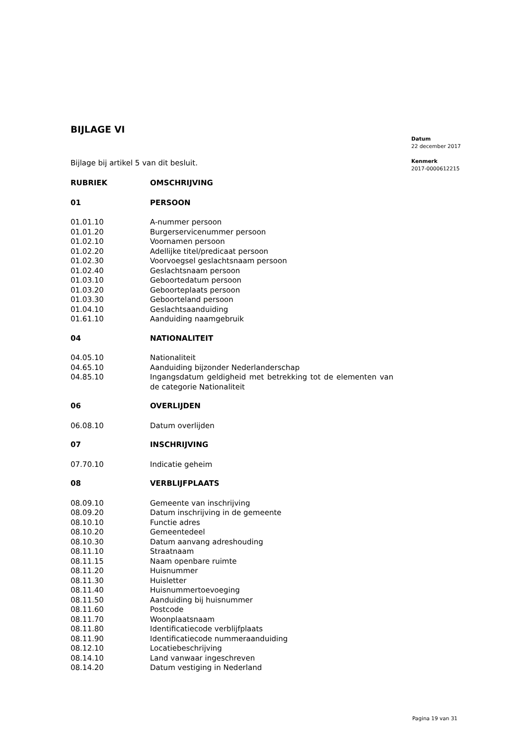BIJLAGE VI
Bijlage bij artikel 5 van dit besluit.
| RUBRIEK | OMSCHRIJVING |
| --- | --- |
| 01 | PERSOON |
| 01.01.10 | A-nummer persoon |
| 01.01.20 | Burgerservicenummer persoon |
| 01.02.10 | Voornamen persoon |
| 01.02.20 | Adellijke titel/predicaat persoon |
| 01.02.30 | Voorvoegsel geslachtsnaam persoon |
| 01.02.40 | Geslachtsnaam persoon |
| 01.03.10 | Geboortedatum persoon |
| 01.03.20 | Geboorteplaats persoon |
| 01.03.30 | Geboorteland persoon |
| 01.04.10 | Geslachtsaanduiding |
| 01.61.10 | Aanduiding naamgebruik |
| 04 | NATIONALITEIT |
| 04.05.10 | Nationaliteit |
| 04.65.10 | Aanduiding bijzonder Nederlanderschap |
| 04.85.10 | Ingangsdatum geldigheid met betrekking tot de elementen van de categorie Nationaliteit |
| 06 | OVERLIJDEN |
| 06.08.10 | Datum overlijden |
| 07 | INSCHRIJVING |
| 07.70.10 | Indicatie geheim |
| 08 | VERBLIJFPLAATS |
| 08.09.10 | Gemeente van inschrijving |
| 08.09.20 | Datum inschrijving in de gemeente |
| 08.10.10 | Functie adres |
| 08.10.20 | Gemeentedeel |
| 08.10.30 | Datum aanvang adreshouding |
| 08.11.10 | Straatnaam |
| 08.11.15 | Naam openbare ruimte |
| 08.11.20 | Huisnummer |
| 08.11.30 | Huisletter |
| 08.11.40 | Huisnummertoevoeging |
| 08.11.50 | Aanduiding bij huisnummer |
| 08.11.60 | Postcode |
| 08.11.70 | Woonplaatsnaam |
| 08.11.80 | Identificatiecode verblijfplaats |
| 08.11.90 | Identificatiecode nummeraanduiding |
| 08.12.10 | Locatiebeschrijving |
| 08.14.10 | Land vanwaar ingeschreven |
| 08.14.20 | Datum vestiging in Nederland |
Datum
22 december 2017
Kenmerk
2017-0000612215
Pagina 19 van 31